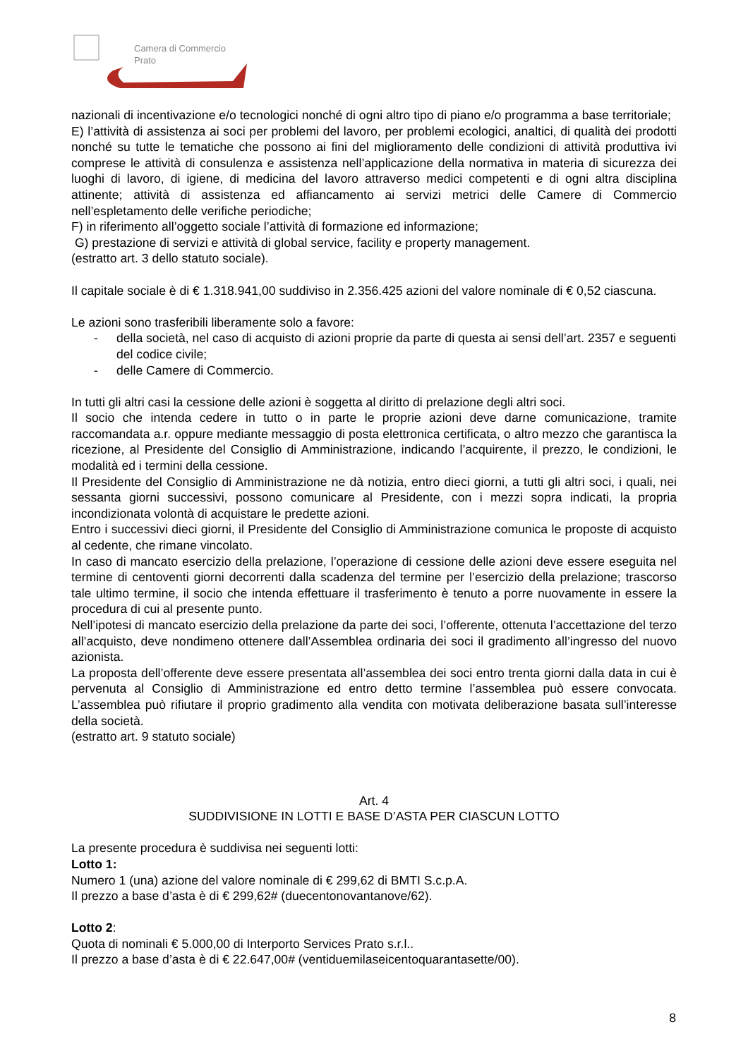Camera di Commercio
Prato
nazionali di incentivazione e/o tecnologici nonché di ogni altro tipo di piano e/o programma a base territoriale;
E) l’attività di assistenza ai soci per problemi del lavoro, per problemi ecologici, analtici, di qualità dei prodotti nonché su tutte le tematiche che possono ai fini del miglioramento delle condizioni di attività produttiva ivi comprese le attività di consulenza e assistenza nell’applicazione della normativa in materia di sicurezza dei luoghi di lavoro, di igiene, di medicina del lavoro attraverso medici competenti e di ogni altra disciplina attinente; attività di assistenza ed affiancamento ai servizi metrici delle Camere di Commercio nell’espletamento delle verifiche periodiche;
F) in riferimento all’oggetto sociale l’attività di formazione ed informazione;
G) prestazione di servizi e attività di global service, facility e property management.
(estratto art. 3 dello statuto sociale).
Il capitale sociale è di € 1.318.941,00 suddiviso in 2.356.425 azioni del valore nominale di € 0,52 ciascuna.
Le azioni sono trasferibili liberamente solo a favore:
- della società, nel caso di acquisto di azioni proprie da parte di questa ai sensi dell’art. 2357 e seguenti del codice civile;
- delle Camere di Commercio.
In tutti gli altri casi la cessione delle azioni è soggetta al diritto di prelazione degli altri soci.
Il socio che intenda cedere in tutto o in parte le proprie azioni deve darne comunicazione, tramite raccomandata a.r. oppure mediante messaggio di posta elettronica certificata, o altro mezzo che garantisca la ricezione, al Presidente del Consiglio di Amministrazione, indicando l’acquirente, il prezzo, le condizioni, le modalità ed i termini della cessione.
Il Presidente del Consiglio di Amministrazione ne dà notizia, entro dieci giorni, a tutti gli altri soci, i quali, nei sessanta giorni successivi, possono comunicare al Presidente, con i mezzi sopra indicati, la propria incondizionata volontà di acquistare le predette azioni.
Entro i successivi dieci giorni, il Presidente del Consiglio di Amministrazione comunica le proposte di acquisto al cedente, che rimane vincolato.
In caso di mancato esercizio della prelazione, l’operazione di cessione delle azioni deve essere eseguita nel termine di centoventi giorni decorrenti dalla scadenza del termine per l’esercizio della prelazione; trascorso tale ultimo termine, il socio che intenda effettuare il trasferimento è tenuto a porre nuovamente in essere la procedura di cui al presente punto.
Nell’ipotesi di mancato esercizio della prelazione da parte dei soci, l’offerente, ottenuta l’accettazione del terzo all’acquisto, deve nondimeno ottenere dall’Assemblea ordinaria dei soci il gradimento all’ingresso del nuovo azionista.
La proposta dell’offerente deve essere presentata all’assemblea dei soci entro trenta giorni dalla data in cui è pervenuta al Consiglio di Amministrazione ed entro detto termine l’assemblea può essere convocata. L’assemblea può rifiutare il proprio gradimento alla vendita con motivata deliberazione basata sull’interesse della società.
(estratto art. 9 statuto sociale)
Art. 4
SUDDIVISIONE IN LOTTI E BASE D’ASTA PER CIASCUN LOTTO
La presente procedura è suddivisa nei seguenti lotti:
Lotto 1:
Numero 1 (una) azione del valore nominale di € 299,62 di BMTI S.c.p.A.
Il prezzo a base d’asta è di € 299,62# (duecentonovantanove/62).
Lotto 2:
Quota di nominali € 5.000,00 di Interporto Services Prato s.r.l..
Il prezzo a base d’asta è di € 22.647,00# (ventiduemilaseicentoquarantasette/00).
8